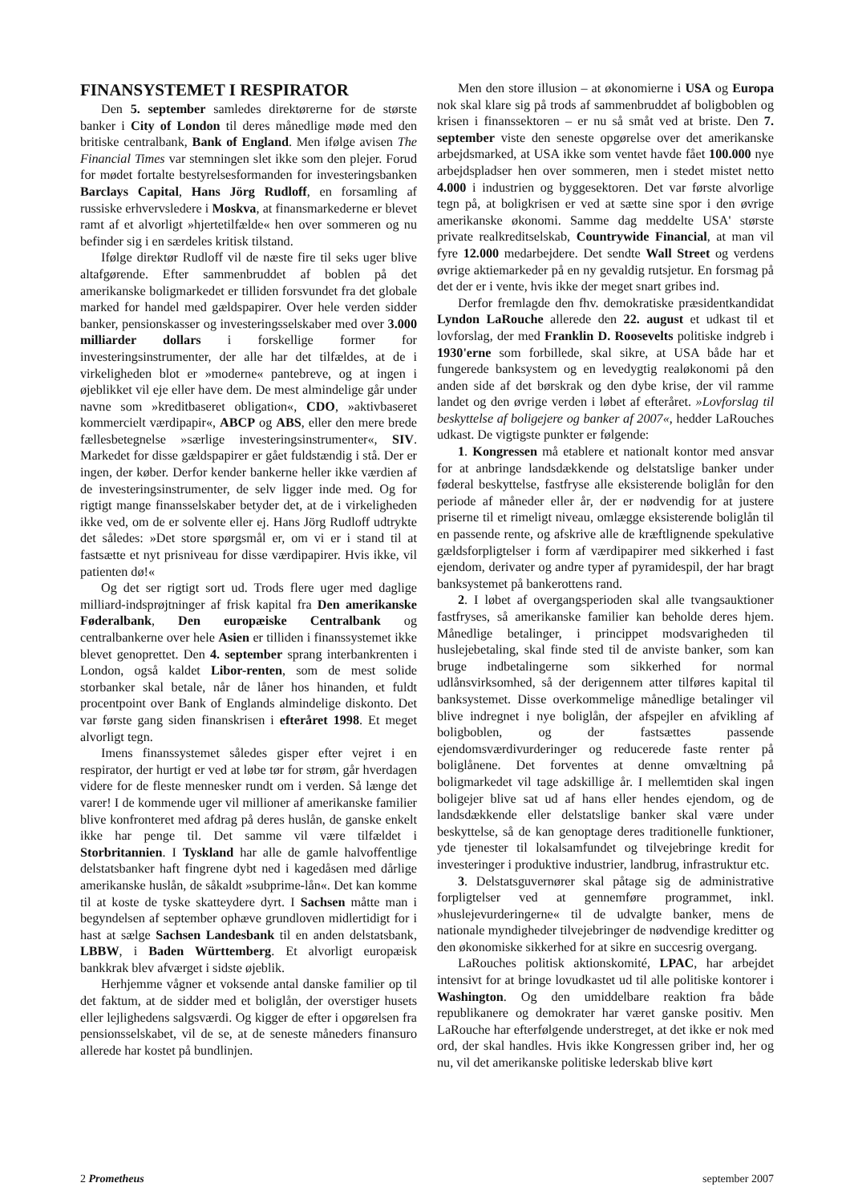FINANSYSTEMET I RESPIRATOR
Den 5. september samledes direktørerne for de største banker i City of London til deres månedlige møde med den britiske centralbank, Bank of England. Men ifølge avisen The Financial Times var stemningen slet ikke som den plejer. Forud for mødet fortalte bestyrelsesformanden for investeringsbanken Barclays Capital, Hans Jörg Rudloff, en forsamling af russiske erhvervsledere i Moskva, at finansmarkederne er blevet ramt af et alvorligt »hjertetilfælde« hen over sommeren og nu befinder sig i en særdeles kritisk tilstand.
Ifølge direktør Rudloff vil de næste fire til seks uger blive altafgørende. Efter sammenbruddet af boblen på det amerikanske boligmarkedet er tilliden forsvundet fra det globale marked for handel med gældspapirer. Over hele verden sidder banker, pensionskasser og investeringsselskaber med over 3.000 milliarder dollars i forskellige former for investeringsinstrumenter, der alle har det tilfældes, at de i virkeligheden blot er »moderne« pantebreve, og at ingen i øjeblikket vil eje eller have dem. De mest almindelige går under navne som »kreditbaseret obligation«, CDO, »aktivbaseret kommercielt værdipapir«, ABCP og ABS, eller den mere brede fællesbetegnelse »særlige investeringsinstrumenter«, SIV. Markedet for disse gældspapirer er gået fuldstændig i stå. Der er ingen, der køber. Derfor kender bankerne heller ikke værdien af de investeringsinstrumenter, de selv ligger inde med. Og for rigtigt mange finansselskaber betyder det, at de i virkeligheden ikke ved, om de er solvente eller ej. Hans Jörg Rudloff udtrykte det således: »Det store spørgsmål er, om vi er i stand til at fastsætte et nyt prisniveau for disse værdipapirer. Hvis ikke, vil patienten dø!«
Og det ser rigtigt sort ud. Trods flere uger med daglige milliard-indsprøjtninger af frisk kapital fra Den amerikanske Føderalbank, Den europæiske Centralbank og centralbankerne over hele Asien er tilliden i finanssystemet ikke blevet genoprettet. Den 4. september sprang interbankrenten i London, også kaldet Libor-renten, som de mest solide storbanker skal betale, når de låner hos hinanden, et fuldt procentpoint over Bank of Englands almindelige diskonto. Det var første gang siden finanskrisen i efteråret 1998. Et meget alvorligt tegn.
Imens finanssystemet således gisper efter vejret i en respirator, der hurtigt er ved at løbe tør for strøm, går hverdagen videre for de fleste mennesker rundt om i verden. Så længe det varer! I de kommende uger vil millioner af amerikanske familier blive konfronteret med afdrag på deres huslån, de ganske enkelt ikke har penge til. Det samme vil være tilfældet i Storbritannien. I Tyskland har alle de gamle halvoffentlige delstatsbanker haft fingrene dybt ned i kagedåsen med dårlige amerikanske huslån, de såkaldt »subprime-lån«. Det kan komme til at koste de tyske skatteydere dyrt. I Sachsen måtte man i begyndelsen af september ophæve grundloven midlertidigt for i hast at sælge Sachsen Landesbank til en anden delstatsbank, LBBW, i Baden Württemberg. Et alvorligt europæisk bankkrak blev afværget i sidste øjeblik.
Herhjemme vågner et voksende antal danske familier op til det faktum, at de sidder med et boliglån, der overstiger husets eller lejlighedens salgsværdi. Og kigger de efter i opgørelsen fra pensionsselskabet, vil de se, at de seneste måneders finansuro allerede har kostet på bundlinjen.
Men den store illusion – at økonomierne i USA og Europa nok skal klare sig på trods af sammenbruddet af boligboblen og krisen i finanssektoren – er nu så småt ved at briste. Den 7. september viste den seneste opgørelse over det amerikanske arbejdsmarked, at USA ikke som ventet havde fået 100.000 nye arbejdspladser hen over sommeren, men i stedet mistet netto 4.000 i industrien og byggesektoren. Det var første alvorlige tegn på, at boligkrisen er ved at sætte sine spor i den øvrige amerikanske økonomi. Samme dag meddelte USA' største private realkreditselskab, Countrywide Financial, at man vil fyre 12.000 medarbejdere. Det sendte Wall Street og verdens øvrige aktiemarkeder på en ny gevaldig rutsjetur. En forsmag på det der er i vente, hvis ikke der meget snart gribes ind.
Derfor fremlagde den fhv. demokratiske præsidentkandidat Lyndon LaRouche allerede den 22. august et udkast til et lovforslag, der med Franklin D. Roosevelts politiske indgreb i 1930'erne som forbillede, skal sikre, at USA både har et fungerede banksystem og en levedygtig realøkonomi på den anden side af det børskrak og den dybe krise, der vil ramme landet og den øvrige verden i løbet af efteråret. »Lovforslag til beskyttelse af boligejere og banker af 2007«, hedder LaRouches udkast. De vigtigste punkter er følgende:
1. Kongressen må etablere et nationalt kontor med ansvar for at anbringe landsdækkende og delstatslige banker under føderal beskyttelse, fastfryse alle eksisterende boliglån for den periode af måneder eller år, der er nødvendig for at justere priserne til et rimeligt niveau, omlægge eksisterende boliglån til en passende rente, og afskrive alle de kræftlignende spekulative gældsforpligtelser i form af værdipapirer med sikkerhed i fast ejendom, derivater og andre typer af pyramidespil, der har bragt banksystemet på bankerottens rand.
2. I løbet af overgangsperioden skal alle tvangsauktioner fastfryses, så amerikanske familier kan beholde deres hjem. Månedlige betalinger, i princippet modsvarigheden til huslejebetaling, skal finde sted til de anviste banker, som kan bruge indbetalingerne som sikkerhed for normal udlånsvirksomhed, så der derigennem atter tilføres kapital til banksystemet. Disse overkommelige månedlige betalinger vil blive indregnet i nye boliglån, der afspejler en afvikling af boligboblen, og der fastsættes passende ejendomsværdivurderinger og reducerede faste renter på boliglånene. Det forventes at denne omvæltning på boligmarkedet vil tage adskillige år. I mellemtiden skal ingen boligejer blive sat ud af hans eller hendes ejendom, og de landsdækkende eller delstatslige banker skal være under beskyttelse, så de kan genoptage deres traditionelle funktioner, yde tjenester til lokalsamfundet og tilvejebringe kredit for investeringer i produktive industrier, landbrug, infrastruktur etc.
3. Delstatsguvernører skal påtage sig de administrative forpligtelser ved at gennemføre programmet, inkl. »huslejevurderingerne« til de udvalgte banker, mens de nationale myndigheder tilvejebringer de nødvendige kreditter og den økonomiske sikkerhed for at sikre en succesrig overgang.
LaRouches politisk aktionskomité, LPAC, har arbejdet intensivt for at bringe lovudkastet ud til alle politiske kontorer i Washington. Og den umiddelbare reaktion fra både republikanere og demokrater har været ganske positiv. Men LaRouche har efterfølgende understreget, at det ikke er nok med ord, der skal handles. Hvis ikke Kongressen griber ind, her og nu, vil det amerikanske politiske lederskab blive kørt
2 Prometheus september 2007